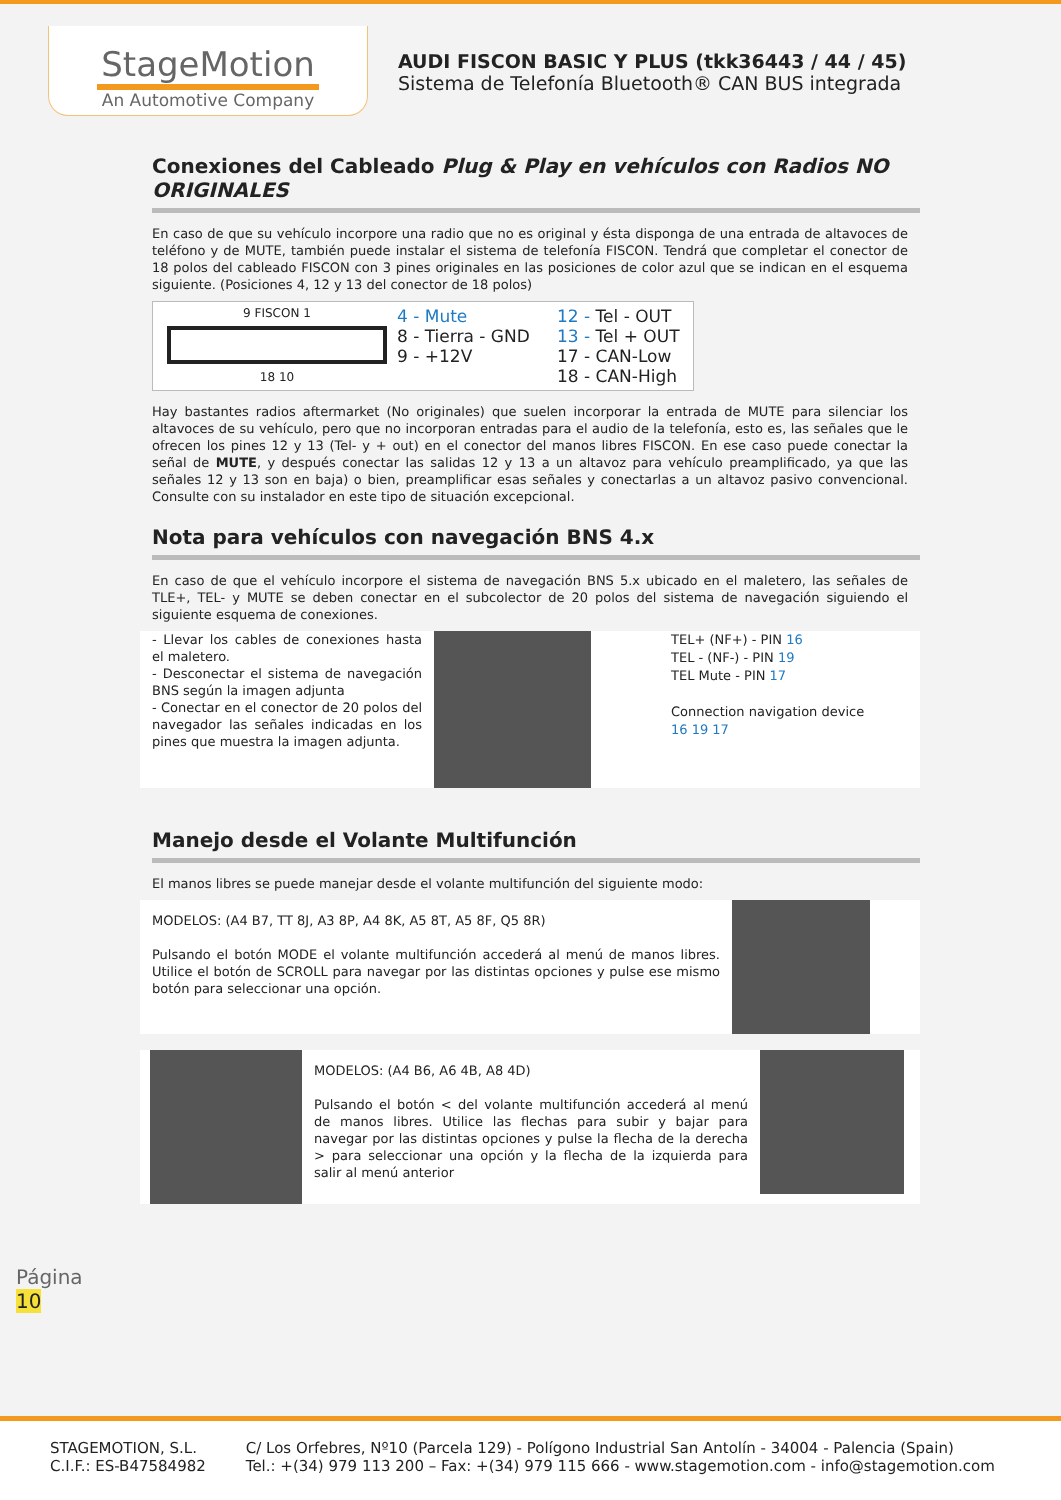StageMotion
An Automotive Company
AUDI FISCON BASIC Y PLUS (tkk36443 / 44 / 45)
Sistema de Telefonía Bluetooth® CAN BUS integrada
Conexiones del Cableado Plug & Play en vehículos con Radios NO ORIGINALES
En caso de que su vehículo incorpore una radio que no es original y ésta disponga de una entrada de altavoces de teléfono y de MUTE, también puede instalar el sistema de telefonía FISCON. Tendrá que completar el conector de 18 polos del cableado FISCON con 3 pines originales en las posiciones de color azul que se indican en el esquema siguiente. (Posiciones 4, 12 y 13 del conector de 18 polos)
9 FISCON 1
18 10
4 - Mute
8 - Tierra - GND
9 - +12V
12 - Tel - OUT
13 - Tel + OUT
17 - CAN-Low
18 - CAN-High
Hay bastantes radios aftermarket (No originales) que suelen incorporar la entrada de MUTE para silenciar los altavoces de su vehículo, pero que no incorporan entradas para el audio de la telefonía, esto es, las señales que le ofrecen los pines 12 y 13 (Tel- y + out) en el conector del manos libres FISCON. En ese caso puede conectar la señal de MUTE, y después conectar las salidas 12 y 13 a un altavoz para vehículo preamplificado, ya que las señales 12 y 13 son en baja) o bien, preamplificar esas señales y conectarlas a un altavoz pasivo convencional. Consulte con su instalador en este tipo de situación excepcional.
Nota para vehículos con navegación BNS 4.x
En caso de que el vehículo incorpore el sistema de navegación BNS 5.x ubicado en el maletero, las señales de TLE+, TEL- y MUTE se deben conectar en el subcolector de 20 polos del sistema de navegación siguiendo el siguiente esquema de conexiones.
- Llevar los cables de conexiones hasta el maletero.
- Desconectar el sistema de navegación BNS según la imagen adjunta
- Conectar en el conector de 20 polos del navegador las señales indicadas en los pines que muestra la imagen adjunta.
TEL+ (NF+) - PIN 16
TEL - (NF-) - PIN 19
TEL Mute - PIN 17
Connection navigation device
16 19 17
Manejo desde el Volante Multifunción
El manos libres se puede manejar desde el volante multifunción del siguiente modo:
MODELOS: (A4 B7, TT 8J, A3 8P, A4 8K, A5 8T, A5 8F, Q5 8R)
Pulsando el botón MODE el volante multifunción accederá al menú de manos libres. Utilice el botón de SCROLL para navegar por las distintas opciones y pulse ese mismo botón para seleccionar una opción.
MODELOS: (A4 B6, A6 4B, A8 4D)
Pulsando el botón < del volante multifunción accederá al menú de manos libres. Utilice las flechas para subir y bajar para navegar por las distintas opciones y pulse la flecha de la derecha > para seleccionar una opción y la flecha de la izquierda para salir al menú anterior
Página
10
STAGEMOTION, S.L.
C.I.F.: ES-B47584982
C/ Los Orfebres, Nº10 (Parcela 129) - Polígono Industrial San Antolín - 34004 - Palencia (Spain)
Tel.: +(34) 979 113 200 – Fax: +(34) 979 115 666 - www.stagemotion.com - info@stagemotion.com